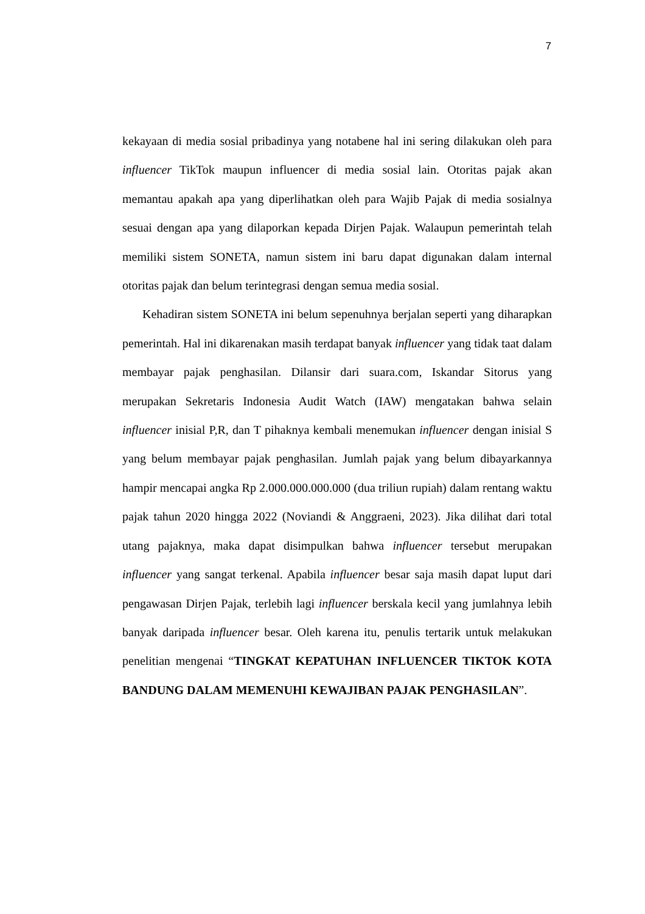7
kekayaan di media sosial pribadinya yang notabene hal ini sering dilakukan oleh para influencer TikTok maupun influencer di media sosial lain. Otoritas pajak akan memantau apakah apa yang diperlihatkan oleh para Wajib Pajak di media sosialnya sesuai dengan apa yang dilaporkan kepada Dirjen Pajak. Walaupun pemerintah telah memiliki sistem SONETA, namun sistem ini baru dapat digunakan dalam internal otoritas pajak dan belum terintegrasi dengan semua media sosial.
Kehadiran sistem SONETA ini belum sepenuhnya berjalan seperti yang diharapkan pemerintah. Hal ini dikarenakan masih terdapat banyak influencer yang tidak taat dalam membayar pajak penghasilan. Dilansir dari suara.com, Iskandar Sitorus yang merupakan Sekretaris Indonesia Audit Watch (IAW) mengatakan bahwa selain influencer inisial P,R, dan T pihaknya kembali menemukan influencer dengan inisial S yang belum membayar pajak penghasilan. Jumlah pajak yang belum dibayarkannya hampir mencapai angka Rp 2.000.000.000.000 (dua triliun rupiah) dalam rentang waktu pajak tahun 2020 hingga 2022 (Noviandi & Anggraeni, 2023). Jika dilihat dari total utang pajaknya, maka dapat disimpulkan bahwa influencer tersebut merupakan influencer yang sangat terkenal. Apabila influencer besar saja masih dapat luput dari pengawasan Dirjen Pajak, terlebih lagi influencer berskala kecil yang jumlahnya lebih banyak daripada influencer besar. Oleh karena itu, penulis tertarik untuk melakukan penelitian mengenai “TINGKAT KEPATUHAN INFLUENCER TIKTOK KOTA BANDUNG DALAM MEMENUHI KEWAJIBAN PAJAK PENGHASILAN”.